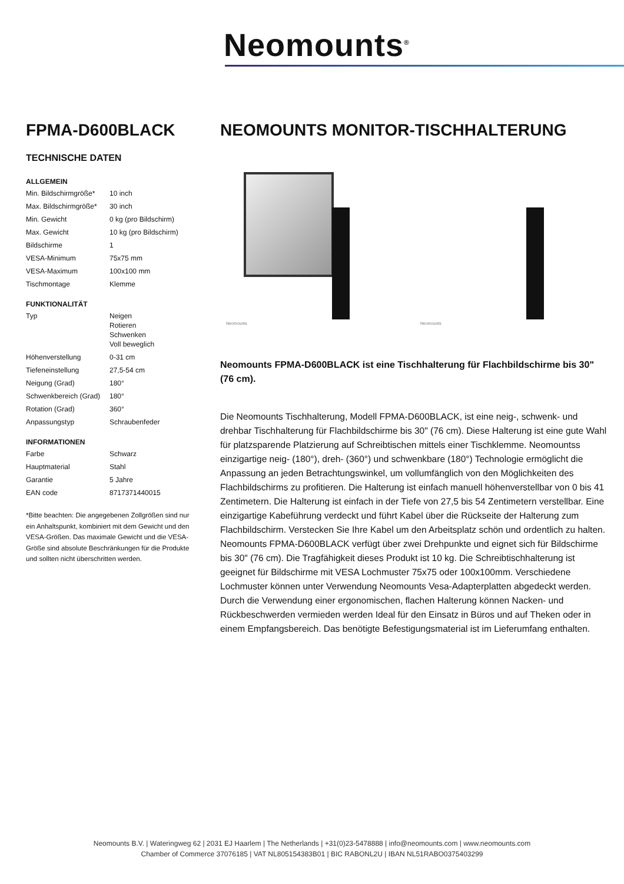Neomounts<sup>®</sup>
FPMA-D600BLACK
TECHNISCHE DATEN
ALLGEMEIN
| Min. Bildschirmgröße* | 10 inch |
| Max. Bildschirmgröße* | 30 inch |
| Min. Gewicht | 0 kg (pro Bildschirm) |
| Max. Gewicht | 10 kg (pro Bildschirm) |
| Bildschirme | 1 |
| VESA-Minimum | 75x75 mm |
| VESA-Maximum | 100x100 mm |
| Tischmontage | Klemme |
FUNKTIONALITÄT
| Typ | Neigen Rotieren Schwenken Voll beweglich |
| Höhenverstellung | 0-31 cm |
| Tiefeneinstellung | 27,5-54 cm |
| Neigung (Grad) | 180° |
| Schwenkbereich (Grad) | 180° |
| Rotation (Grad) | 360° |
| Anpassungstyp | Schraubenfeder |
INFORMATIONEN
| Farbe | Schwarz |
| Hauptmaterial | Stahl |
| Garantie | 5 Jahre |
| EAN code | 8717371440015 |
*Bitte beachten: Die angegebenen Zollgrößen sind nur ein Anhaltspunkt, kombiniert mit dem Gewicht und den VESA-Größen. Das maximale Gewicht und die VESA-Größe sind absolute Beschränkungen für die Produkte und sollten nicht überschritten werden.
NEOMOUNTS MONITOR-TISCHHALTERUNG
Neomounts
Neomounts
Neomounts FPMA-D600BLACK ist eine Tischhalterung für Flachbildschirme bis 30" (76 cm).
Die Neomounts Tischhalterung, Modell FPMA-D600BLACK, ist eine neig-, schwenk- und drehbar Tischhalterung für Flachbildschirme bis 30" (76 cm). Diese Halterung ist eine gute Wahl für platzsparende Platzierung auf Schreibtischen mittels einer Tischklemme. Neomountss einzigartige neig- (180°), dreh- (360°) und schwenkbare (180°) Technologie ermöglicht die Anpassung an jeden Betrachtungswinkel, um vollumfänglich von den Möglichkeiten des Flachbildschirms zu profitieren. Die Halterung ist einfach manuell höhenverstellbar von 0 bis 41 Zentimetern. Die Halterung ist einfach in der Tiefe von 27,5 bis 54 Zentimetern verstellbar. Eine einzigartige Kabeführung verdeckt und führt Kabel über die Rückseite der Halterung zum Flachbildschirm. Verstecken Sie Ihre Kabel um den Arbeitsplatz schön und ordentlich zu halten. Neomounts FPMA-D600BLACK verfügt über zwei Drehpunkte und eignet sich für Bildschirme bis 30" (76 cm). Die Tragfähigkeit dieses Produkt ist 10 kg. Die Schreibtischhalterung ist geeignet für Bildschirme mit VESA Lochmuster 75x75 oder 100x100mm. Verschiedene Lochmuster können unter Verwendung Neomounts Vesa-Adapterplatten abgedeckt werden. Durch die Verwendung einer ergonomischen, flachen Halterung können Nacken- und Rückbeschwerden vermieden werden Ideal für den Einsatz in Büros und auf Theken oder in einem Empfangsbereich. Das benötigte Befestigungsmaterial ist im Lieferumfang enthalten.
Neomounts B.V. | Wateringweg 62 | 2031 EJ Haarlem | The Netherlands | +31(0)23-5478888 | info@neomounts.com | www.neomounts.com
Chamber of Commerce 37076185 | VAT NL805154383B01 | BIC RABONL2U | IBAN NL51RABO0375403299